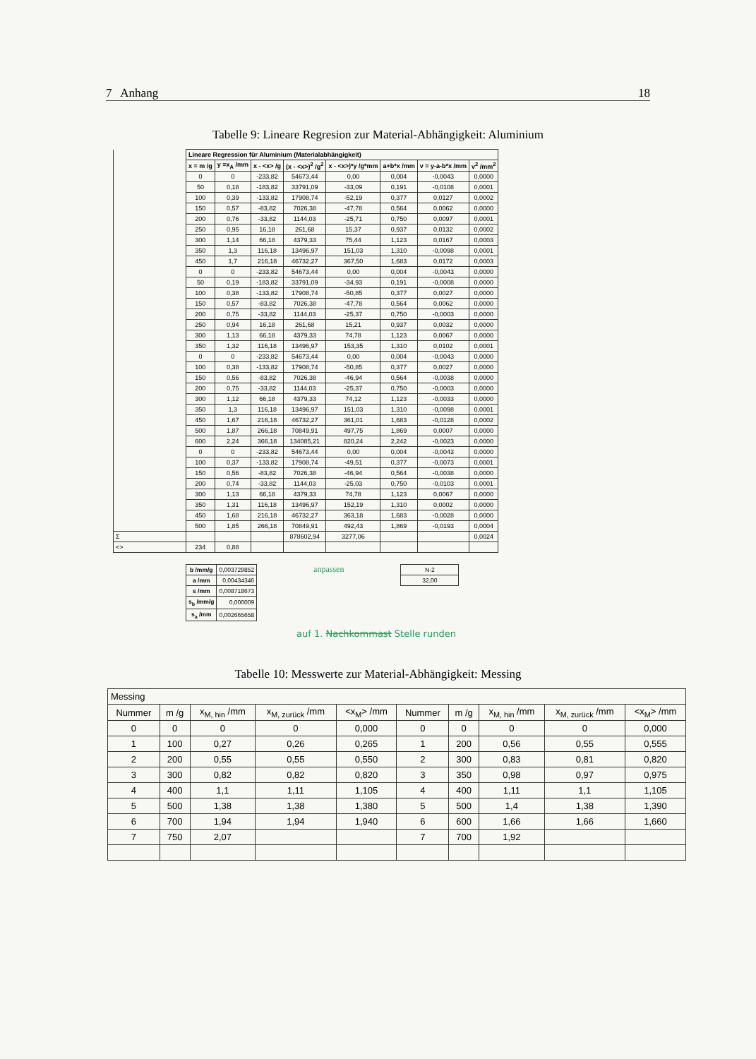7 Anhang 18
Tabelle 9: Lineare Regresion zur Material-Abhängigkeit: Aluminium
| | Lineare Regression für Aluminium (Materialabhängigkeit) | | | | | | | |
| | x = m /g | y =x<sub>A</sub> /mm | x - <x> /g | (x - <x>)<sup>2</sup> /g<sup>2</sup> | x - <x>)*y /g*mm | a+b*x /mm | v = y-a-b*x /mm | v<sup>2</sup> /mm<sup>2</sup> |
| | 0 | 0 | -233,82 | 54673,44 | 0,00 | 0,004 | -0,0043 | 0,0000 |
| | 50 | 0,18 | -183,82 | 33791,09 | -33,09 | 0,191 | -0,0108 | 0,0001 |
| | 100 | 0,39 | -133,82 | 17908,74 | -52,19 | 0,377 | 0,0127 | 0,0002 |
| | 150 | 0,57 | -83,82 | 7026,38 | -47,78 | 0,564 | 0,0062 | 0,0000 |
| | 200 | 0,76 | -33,82 | 1144,03 | -25,71 | 0,750 | 0,0097 | 0,0001 |
| | 250 | 0,95 | 16,18 | 261,68 | 15,37 | 0,937 | 0,0132 | 0,0002 |
| | 300 | 1,14 | 66,18 | 4379,33 | 75,44 | 1,123 | 0,0167 | 0,0003 |
| | 350 | 1,3 | 116,18 | 13496,97 | 151,03 | 1,310 | -0,0098 | 0,0001 |
| | 450 | 1,7 | 216,18 | 46732,27 | 367,50 | 1,683 | 0,0172 | 0,0003 |
| | 0 | 0 | -233,82 | 54673,44 | 0,00 | 0,004 | -0,0043 | 0,0000 |
| | 50 | 0,19 | -183,82 | 33791,09 | -34,93 | 0,191 | -0,0008 | 0,0000 |
| | 100 | 0,38 | -133,82 | 17908,74 | -50,85 | 0,377 | 0,0027 | 0,0000 |
| | 150 | 0,57 | -83,82 | 7026,38 | -47,78 | 0,564 | 0,0062 | 0,0000 |
| | 200 | 0,75 | -33,82 | 1144,03 | -25,37 | 0,750 | -0,0003 | 0,0000 |
| | 250 | 0,94 | 16,18 | 261,68 | 15,21 | 0,937 | 0,0032 | 0,0000 |
| | 300 | 1,13 | 66,18 | 4379,33 | 74,78 | 1,123 | 0,0067 | 0,0000 |
| | 350 | 1,32 | 116,18 | 13496,97 | 153,35 | 1,310 | 0,0102 | 0,0001 |
| | 0 | 0 | -233,82 | 54673,44 | 0,00 | 0,004 | -0,0043 | 0,0000 |
| | 100 | 0,38 | -133,82 | 17908,74 | -50,85 | 0,377 | 0,0027 | 0,0000 |
| | 150 | 0,56 | -83,82 | 7026,38 | -46,94 | 0,564 | -0,0038 | 0,0000 |
| | 200 | 0,75 | -33,82 | 1144,03 | -25,37 | 0,750 | -0,0003 | 0,0000 |
| | 300 | 1,12 | 66,18 | 4379,33 | 74,12 | 1,123 | -0,0033 | 0,0000 |
| | 350 | 1,3 | 116,18 | 13496,97 | 151,03 | 1,310 | -0,0098 | 0,0001 |
| | 450 | 1,67 | 216,18 | 46732,27 | 361,01 | 1,683 | -0,0128 | 0,0002 |
| | 500 | 1,87 | 266,18 | 70849,91 | 497,75 | 1,869 | 0,0007 | 0,0000 |
| | 600 | 2,24 | 366,18 | 134085,21 | 820,24 | 2,242 | -0,0023 | 0,0000 |
| | 0 | 0 | -233,82 | 54673,44 | 0,00 | 0,004 | -0,0043 | 0,0000 |
| | 100 | 0,37 | -133,82 | 17908,74 | -49,51 | 0,377 | -0,0073 | 0,0001 |
| | 150 | 0,56 | -83,82 | 7026,38 | -46,94 | 0,564 | -0,0038 | 0,0000 |
| | 200 | 0,74 | -33,82 | 1144,03 | -25,03 | 0,750 | -0,0103 | 0,0001 |
| | 300 | 1,13 | 66,18 | 4379,33 | 74,78 | 1,123 | 0,0067 | 0,0000 |
| | 350 | 1,31 | 116,18 | 13496,97 | 152,19 | 1,310 | 0,0002 | 0,0000 |
| | 450 | 1,68 | 216,18 | 46732,27 | 363,18 | 1,683 | -0,0028 | 0,0000 |
| | 500 | 1,85 | 266,18 | 70849,91 | 492,43 | 1,869 | -0,0193 | 0,0004 |
| Σ | | | | 878602,94 | 3277,06 | | | 0,0024 |
| <> | 234 | 0,88 | | | | | | |
| b /mm/g | 0,003729852 |
| a /mm | 0,00434346 |
| s /mm | 0,008718673 |
| s<sub>b</sub> /mm/g | 0,000009 |
| s<sub>a</sub> /mm | 0,002665658 |
anpassen
| N-2 |
| 32,00 |
auf 1. Nachkommast Stelle runden
Tabelle 10: Messwerte zur Material-Abhängigkeit: Messing
| Messing | | | | | | | | | |
| Nummer | m /g | x<sub>M, hin</sub> /mm | x<sub>M, zurück</sub> /mm | <x<sub>M</sub>> /mm | Nummer | m /g | x<sub>M, hin</sub> /mm | x<sub>M, zurück</sub> /mm | <x<sub>M</sub>> /mm |
| 0 | 0 | 0 | 0 | 0,000 | 0 | 0 | 0 | 0 | 0,000 |
| 1 | 100 | 0,27 | 0,26 | 0,265 | 1 | 200 | 0,56 | 0,55 | 0,555 |
| 2 | 200 | 0,55 | 0,55 | 0,550 | 2 | 300 | 0,83 | 0,81 | 0,820 |
| 3 | 300 | 0,82 | 0,82 | 0,820 | 3 | 350 | 0,98 | 0,97 | 0,975 |
| 4 | 400 | 1,1 | 1,11 | 1,105 | 4 | 400 | 1,11 | 1,1 | 1,105 |
| 5 | 500 | 1,38 | 1,38 | 1,380 | 5 | 500 | 1,4 | 1,38 | 1,390 |
| 6 | 700 | 1,94 | 1,94 | 1,940 | 6 | 600 | 1,66 | 1,66 | 1,660 |
| 7 | 750 | 2,07 | | | 7 | 700 | 1,92 | | |